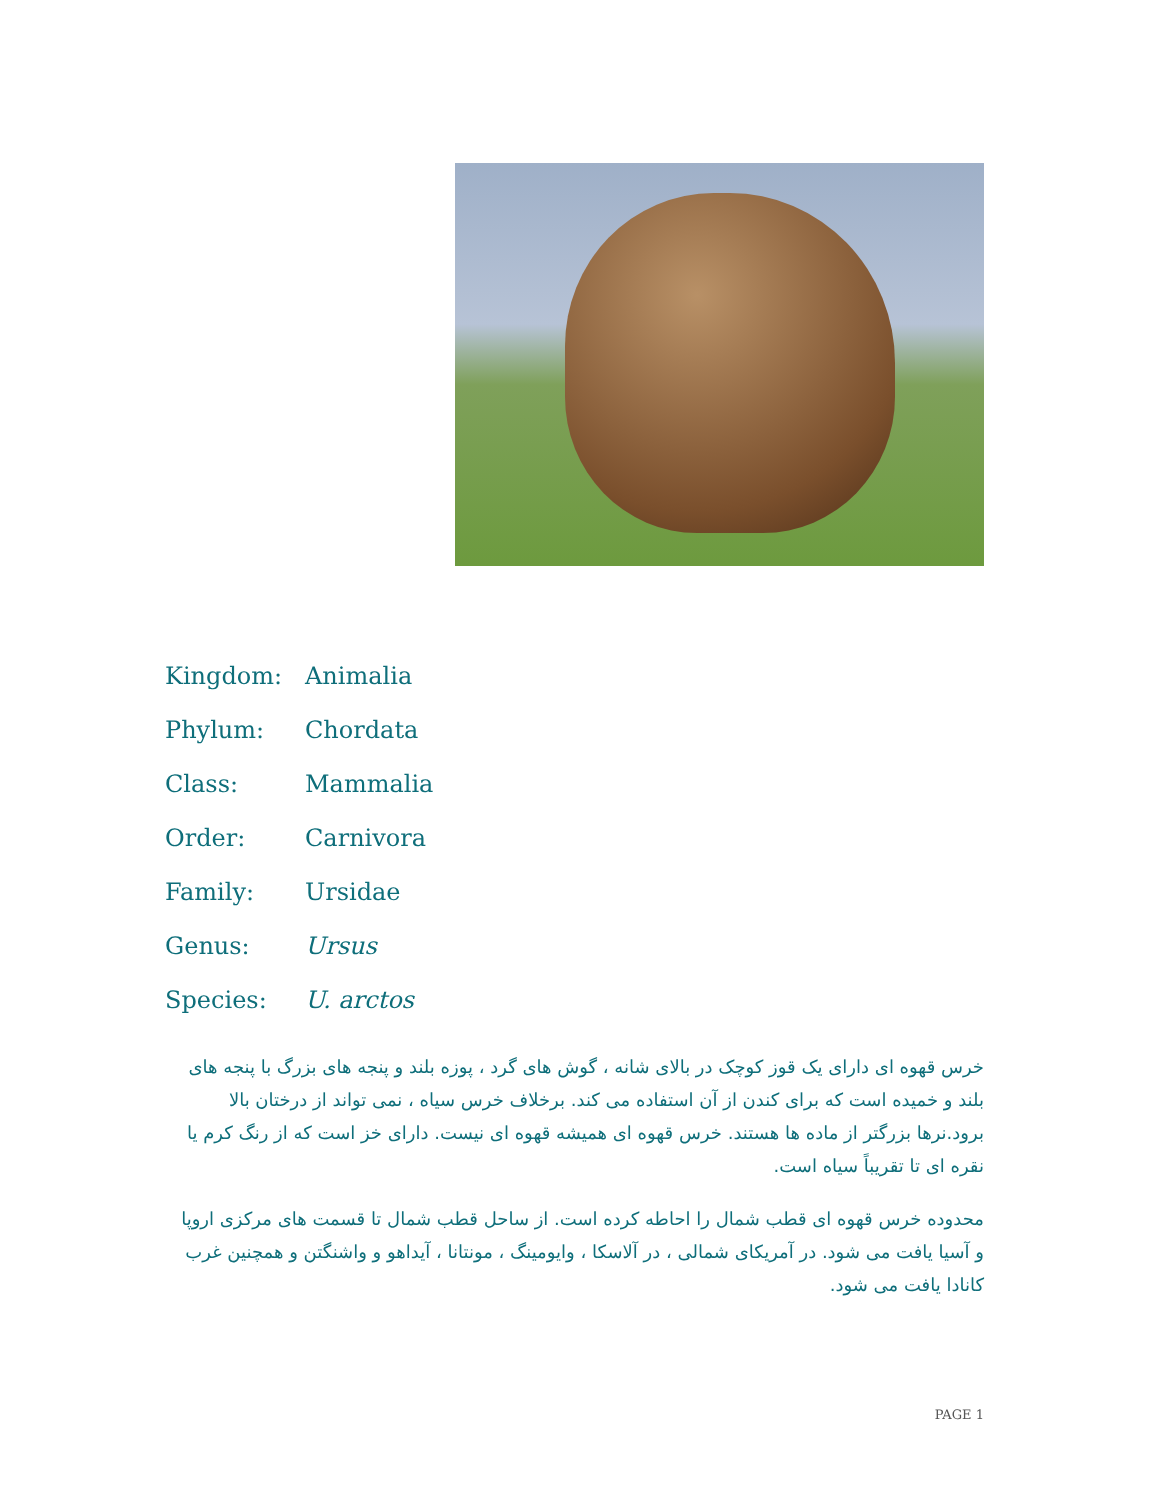| Kingdom: | Animalia |
| Phylum: | Chordata |
| Class: | Mammalia |
| Order: | Carnivora |
| Family: | Ursidae |
| Genus: | Ursus |
| Species: | U. arctos |
خرس قهوه ای دارای یک قوز کوچک در بالای شانه ، گوش های گرد ، پوزه بلند و پنجه های بزرگ با پنجه های بلند و خمیده است که برای کندن از آن استفاده می کند. برخلاف خرس سیاه ، نمی تواند از درختان بالا برود.نرها بزرگتر از ماده ها هستند. خرس قهوه ای همیشه قهوه ای نیست. دارای خز است که از رنگ کرم یا نقره ای تا تقریباً سیاه است.
محدوده خرس قهوه ای قطب شمال را احاطه کرده است. از ساحل قطب شمال تا قسمت های مرکزی اروپا و آسیا یافت می شود. در آمریکای شمالی ، در آلاسکا ، وایومینگ ، مونتانا ، آیداهو و واشنگتن و همچنین غرب کانادا یافت می شود.
PAGE 1